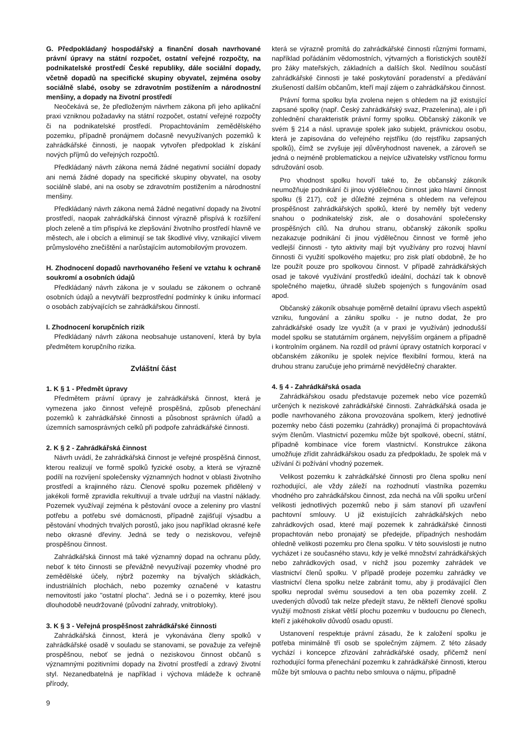G. Předpokládaný hospodářský a finanční dosah navrhované právní úpravy na státní rozpočet, ostatní veřejné rozpočty, na podnikatelské prostředí České republiky, dále sociální dopady, včetně dopadů na specifické skupiny obyvatel, zejména osoby sociálně slabé, osoby se zdravotním postižením a národnostní menšiny, a dopady na životní prostředí
Neočekává se, že předloženým návrhem zákona při jeho aplikační praxi vzniknou požadavky na státní rozpočet, ostatní veřejné rozpočty či na podnikatelské prostředí. Propachtováním zemědělského pozemku, případně pronájmem dočasně nevyužívaných pozemků k zahrádkářské činnosti, je naopak vytvořen předpoklad k získání nových příjmů do veřejných rozpočtů.
Předkládaný návrh zákona nemá žádné negativní sociální dopady ani nemá žádné dopady na specifické skupiny obyvatel, na osoby sociálně slabé, ani na osoby se zdravotním postižením a národnostní menšiny.
Předkládaný návrh zákona nemá žádné negativní dopady na životní prostředí, naopak zahrádkářská činnost výrazně přispívá k rozšíření ploch zeleně a tím přispívá ke zlepšování životního prostředí hlavně ve městech, ale i obcích a eliminují se tak škodlivé vlivy, vznikající vlivem průmyslového znečištění a narůstajícím automobilovým provozem.
H. Zhodnocení dopadů navrhovaného řešení ve vztahu k ochraně soukromí a osobních údajů
Předkládaný návrh zákona je v souladu se zákonem o ochraně osobních údajů a nevytváří bezprostřední podmínky k úniku informací o osobách zabývajících se zahrádkářskou činností.
I. Zhodnocení korupčních rizik
Předkládaný návrh zákona neobsahuje ustanovení, která by byla předmětem korupčního rizika.
Zvláštní část
1. K § 1 - Předmět úpravy
Předmětem právní úpravy je zahrádkářská činnost, která je vymezena jako činnost veřejně prospěšná, způsob přenechání pozemků k zahrádkářské činnosti a působnost správních úřadů a územních samosprávných celků při podpoře zahrádkářské činnosti.
2. K § 2 - Zahrádkářská činnost
Návrh uvádí, že zahrádkářská činnost je veřejné prospěšná činnost, kterou realizují ve formě spolků fyzické osoby, a která se výrazně podílí na rozvíjení společensky významných hodnot v oblasti životního prostředí a krajinného rázu. Členové spolku pozemek přidělený v jakékoli formě zpravidla rekultivují a trvale udržují na vlastní náklady. Pozemek využívají zejména k pěstování ovoce a zeleniny pro vlastní potřebu a potřebu své domácnosti, případně zajišťují výsadbu a pěstování vhodných trvalých porostů, jako jsou například okrasné keře nebo okrasné dřeviny. Jedná se tedy o neziskovou, veřejně prospěšnou činnost.
Zahrádkářská činnost má také významný dopad na ochranu půdy, neboť k této činnosti se převážně nevyužívají pozemky vhodné pro zemědělské účely, nýbrž pozemky na bývalých skládkách, industriálních plochách, nebo pozemky označené v katastru nemovitostí jako "ostatní plocha". Jedná se i o pozemky, které jsou dlouhodobě neudržované (původní zahrady, vnitrobloky).
3. K § 3 - Veřejná prospěšnost zahrádkářské činnosti
Zahrádkářská činnost, která je vykonávána členy spolků v zahrádkářské osadě v souladu se stanovami, se považuje za veřejně prospěšnou, neboť se jedná o neziskovou činnost občanů s významnými pozitivními dopady na životní prostředí a zdravý životní styl. Nezanedbatelná je například i výchova mládeže k ochraně přírody,
která se výrazně promítá do zahrádkářské činnosti různými formami, například pořádáním vědomostních, výtvarných a floristických soutěží pro žáky mateřských, základních a dalších škol. Nedílnou součástí zahrádkářské činnosti je také poskytování poradenství a předávání zkušeností dalším občanům, kteří mají zájem o zahrádkářskou činnost.
Právní forma spolku byla zvolena nejen s ohledem na již existující zapsané spolky (např. Český zahrádkářský svaz, Prazelenina), ale i při zohlednění charakteristik právní formy spolku. Občanský zákoník ve svém § 214 a násl. upravuje spolek jako subjekt, právnickou osobu, která je zapisována do veřejného rejstříku (do rejstříku zapsaných spolků), čímž se zvyšuje její důvěryhodnost navenek, a zároveň se jedná o nejméně problematickou a nejvíce uživatelsky vstřícnou formu sdružování osob.
Pro vhodnost spolku hovoří také to, že občanský zákoník neumožňuje podnikání či jinou výdělečnou činnost jako hlavní činnost spolku (§ 217), což je důležité zejména s ohledem na veřejnou prospěšnost zahrádkářských spolků, které by neměly být vedeny snahou o podnikatelský zisk, ale o dosahování společensky prospěšných cílů. Na druhou stranu, občanský zákoník spolku nezakazuje podnikání či jinou výdělečnou činnost ve formě jeho vedlejší činnosti - tyto aktivity mají být využívány pro rozvoj hlavní činnosti či využití spolkového majetku; pro zisk platí obdobně, že ho lze použít pouze pro spolkovou činnost. V případě zahrádkářských osad je takové využívání prostředků ideální, dochází tak k obnově společného majetku, úhradě služeb spojených s fungováním osad apod.
Občanský zákoník obsahuje poměrně detailní úpravu všech aspektů vzniku, fungování a zániku spolku - je nutno dodat, že pro zahrádkářské osady lze využít (a v praxi je využíván) jednodušší model spolku se statutárním orgánem, nejvyšším orgánem a případně i kontrolním orgánem. Na rozdíl od právní úpravy ostatních korporací v občanském zákoníku je spolek nejvíce flexibilní formou, která na druhou stranu zaručuje jeho primárně nevýdělečný charakter.
4. § 4 - Zahrádkářská osada
Zahrádkářskou osadu představuje pozemek nebo více pozemků určených k neziskové zahrádkářské činnosti. Zahrádkářská osada je podle navrhovaného zákona provozována spolkem, který jednotlivé pozemky nebo části pozemku (zahrádky) pronajímá či propachtovává svým členům. Vlastnictví pozemku může být spolkové, obecní, státní, případně kombinace více forem vlastnictví. Konstrukce zákona umožňuje zřídit zahrádkářskou osadu za předpokladu, že spolek má v užívání či požívání vhodný pozemek.
Velikost pozemku k zahrádkářské činnosti pro člena spolku není rozhodující, ale vždy záleží na rozhodnutí vlastníka pozemku vhodného pro zahrádkářskou činnost, zda nechá na vůli spolku určení velikosti jednotlivých pozemků nebo ji sám stanoví při uzavření pachtovní smlouvy. U již existujících zahrádkářských nebo zahrádkových osad, které mají pozemek k zahrádkářské činnosti propachtován nebo pronajatý se předejde, případných neshodám ohledně velikosti pozemku pro člena spolku. V této souvislosti je nutno vycházet i ze současného stavu, kdy je velké množství zahrádkářských nebo zahrádkových osad, v nichž jsou pozemky zahrádek ve vlastnictví členů spolku. V případě prodeje pozemku zahrádky ve vlastnictví člena spolku nelze zabránit tomu, aby ji prodávající člen spolku neprodal svému sousedovi a ten oba pozemky zcelil. Z uvedených důvodů tak nelze předejít stavu, že někteří členové spolku využijí možnosti získat větší plochu pozemku v budoucnu po členech, kteří z jakéhokoliv důvodů osadu opustí.
Ustanovení respektuje právní zásadu, že k založení spolku je potřeba minimálně tří osob se společným zájmem. Z této zásady vychází i koncepce zřizování zahrádkářské osady, přičemž není rozhodující forma přenechání pozemku k zahrádkářské činnosti, kterou může být smlouva o pachtu nebo smlouva o nájmu, případně
9